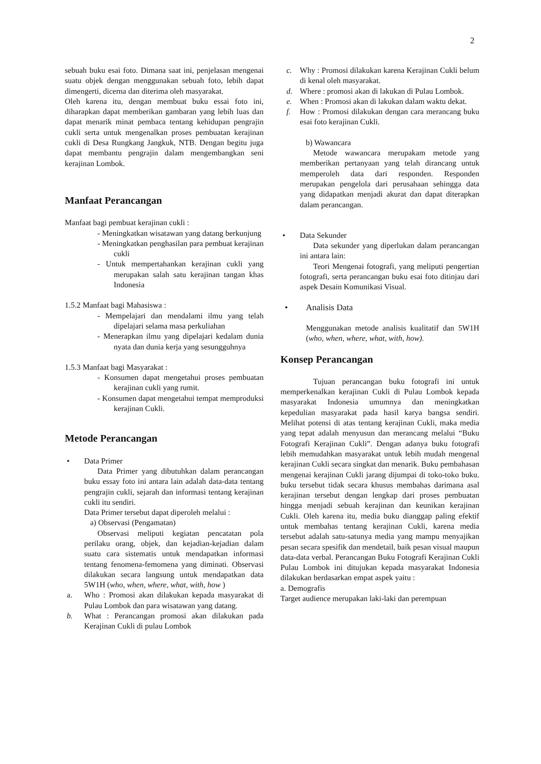2
sebuah buku esai foto. Dimana saat ini, penjelasan mengenai suatu objek dengan menggunakan sebuah foto, lebih dapat dimengerti, dicerna dan diterima oleh masyarakat.
Oleh karena itu, dengan membuat buku essai foto ini, diharapkan dapat memberikan gambaran yang lebih luas dan dapat menarik minat pembaca tentang kehidupan pengrajin cukli serta untuk mengenalkan proses pembuatan kerajinan cukli di Desa Rungkang Jangkuk, NTB. Dengan begitu juga dapat membantu pengrajin dalam mengembangkan seni kerajinan Lombok.
Manfaat Perancangan
Manfaat bagi pembuat kerajinan cukli :
- Meningkatkan wisatawan yang datang berkunjung
- Meningkatkan penghasilan para pembuat kerajinan cukli
- Untuk mempertahankan kerajinan cukli yang merupakan salah satu kerajinan tangan khas Indonesia
1.5.2 Manfaat bagi Mahasiswa :
- Mempelajari dan mendalami ilmu yang telah dipelajari selama masa perkuliahan
- Menerapkan ilmu yang dipelajari kedalam dunia nyata dan dunia kerja yang sesungguhnya
1.5.3 Manfaat bagi Masyarakat :
- Konsumen dapat mengetahui proses pembuatan kerajinan cukli yang rumit.
- Konsumen dapat mengetahui tempat memproduksi kerajinan Cukli.
Metode Perancangan
• Data Primer
Data Primer yang dibutuhkan dalam perancangan buku essay foto ini antara lain adalah data-data tentang pengrajin cukli, sejarah dan informasi tentang kerajinan cukli itu sendiri.
Data Primer tersebut dapat diperoleh melalui :
a) Observasi (Pengamatan)
Observasi meliputi kegiatan pencatatan pola perilaku orang, objek, dan kejadian-kejadian dalam suatu cara sistematis untuk mendapatkan informasi tentang fenomena-femomena yang diminati. Observasi dilakukan secara langsung untuk mendapatkan data 5W1H (who, when, where, what, with, how )
a. Who : Promosi akan dilakukan kepada masyarakat di Pulau Lombok dan para wisatawan yang datang.
b. What : Perancangan promosi akan dilakukan pada Kerajinan Cukli di pulau Lombok
c. Why : Promosi dilakukan karena Kerajinan Cukli belum di kenal oleh masyarakat.
d. Where : promosi akan di lakukan di Pulau Lombok.
e. When : Promosi akan di lakukan dalam waktu dekat.
f. How : Promosi dilakukan dengan cara merancang buku esai foto kerajinan Cukli.
b) Wawancara
Metode wawancara merupakam metode yang memberikan pertanyaan yang telah dirancang untuk memperoleh data dari responden. Responden merupakan pengelola dari perusahaan sehingga data yang didapatkan menjadi akurat dan dapat diterapkan dalam perancangan.
• Data Sekunder
Data sekunder yang diperlukan dalam perancangan ini antara lain:
Teori Mengenai fotografi, yang meliputi pengertian fotografi, serta perancangan buku esai foto ditinjau dari aspek Desain Komunikasi Visual.
• Analisis Data
Menggunakan metode analisis kualitatif dan 5W1H (who, when, where, what, with, how).
Konsep Perancangan
Tujuan perancangan buku fotografi ini untuk memperkenalkan kerajinan Cukli di Pulau Lombok kepada masyarakat Indonesia umumnya dan meningkatkan kepedulian masyarakat pada hasil karya bangsa sendiri. Melihat potensi di atas tentang kerajinan Cukli, maka media yang tepat adalah menyusun dan merancang melalui “Buku Fotografi Kerajinan Cukli”. Dengan adanya buku fotografi lebih memudahkan masyarakat untuk lebih mudah mengenal kerajinan Cukli secara singkat dan menarik. Buku pembahasan mengenai kerajinan Cukli jarang dijumpai di toko-toko buku. buku tersebut tidak secara khusus membahas darimana asal kerajinan tersebut dengan lengkap dari proses pembuatan hingga menjadi sebuah kerajinan dan keunikan kerajinan Cukli. Oleh karena itu, media buku dianggap paling efektif untuk membahas tentang kerajinan Cukli, karena media tersebut adalah satu-satunya media yang mampu menyajikan pesan secara spesifik dan mendetail, baik pesan visual maupun data-data verbal. Perancangan Buku Fotografi Kerajinan Cukli Pulau Lombok ini ditujukan kepada masyarakat Indonesia dilakukan berdasarkan empat aspek yaitu :
a. Demografis
Target audience merupakan laki-laki dan perempuan